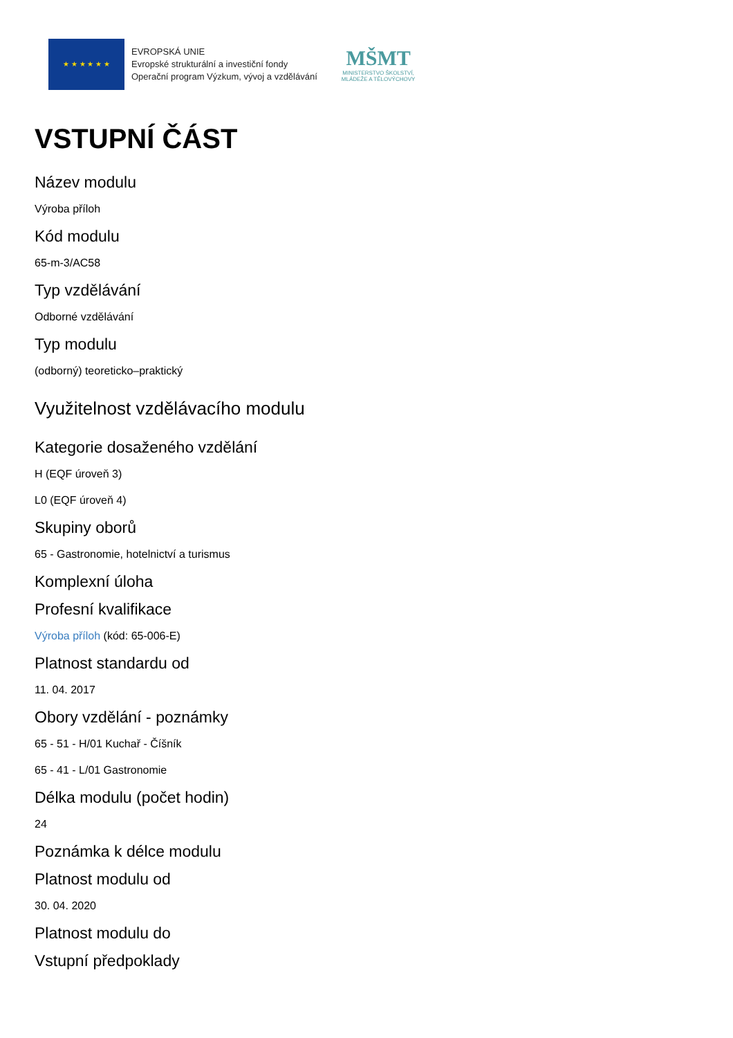★ ★ ★ ★ ★ ★
EVROPSKÁ UNIE
Evropské strukturální a investiční fondy
Operační program Výzkum, vývoj a vzdělávání
MŠMT
MINISTERSTVO ŠKOLSTVÍ,
MLÁDEŽE A TĚLOVÝCHOVY
VSTUPNÍ ČÁST
Název modulu
Výroba příloh
Kód modulu
65-m-3/AC58
Typ vzdělávání
Odborné vzdělávání
Typ modulu
(odborný) teoreticko–praktický
Využitelnost vzdělávacího modulu
Kategorie dosaženého vzdělání
H (EQF úroveň 3)
L0 (EQF úroveň 4)
Skupiny oborů
65 - Gastronomie, hotelnictví a turismus
Komplexní úloha
Profesní kvalifikace
Výroba příloh (kód: 65-006-E)
Platnost standardu od
11. 04. 2017
Obory vzdělání - poznámky
65 - 51 - H/01 Kuchař - Číšník
65 - 41 - L/01 Gastronomie
Délka modulu (počet hodin)
24
Poznámka k délce modulu
Platnost modulu od
30. 04. 2020
Platnost modulu do
Vstupní předpoklady